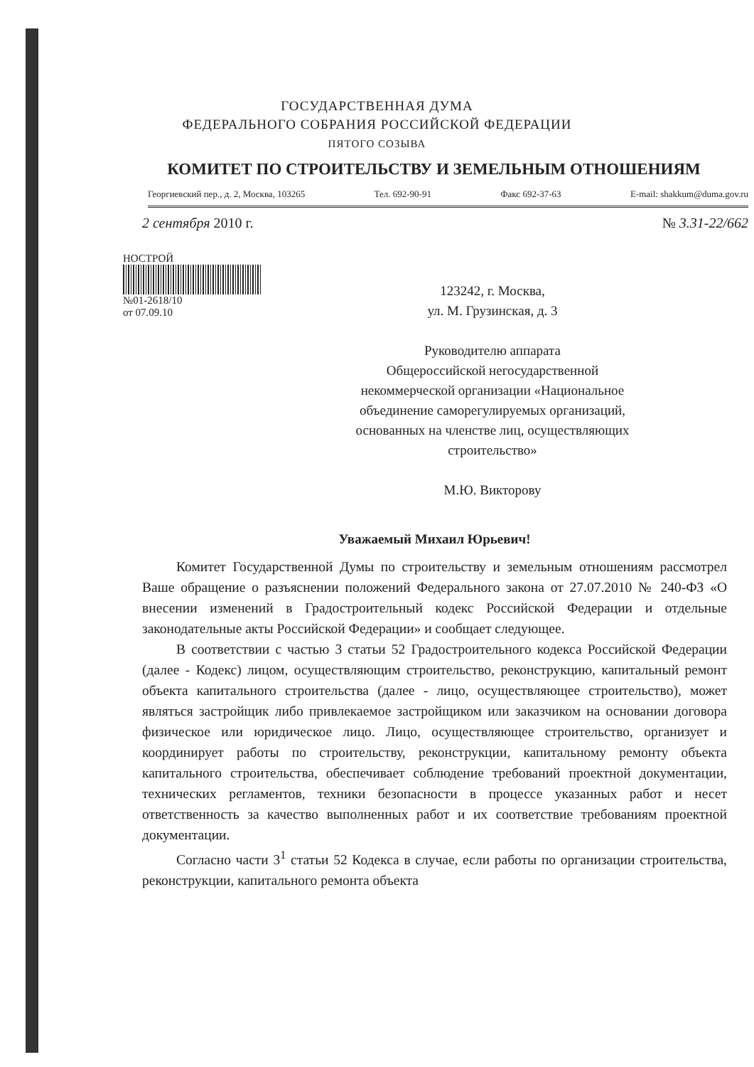ГОСУДАРСТВЕННАЯ ДУМА
ФЕДЕРАЛЬНОГО СОБРАНИЯ РОССИЙСКОЙ ФЕДЕРАЦИИ
ПЯТОГО СОЗЫВА
КОМИТЕТ ПО СТРОИТЕЛЬСТВУ И ЗЕМЕЛЬНЫМ ОТНОШЕНИЯМ
Георгиевский пер., д. 2, Москва, 103265 Тел. 692-90-91 Факс 692-37-63 E-mail: shakkum@duma.gov.ru
2 сентября 2010 г. № 3.31-22/662
НОСТРОЙ
№01-2618/10
от 07.09.10
123242, г. Москва,
ул. М. Грузинская, д. 3
Руководителю аппарата
Общероссийской негосударственной некоммерческой организации «Национальное объединение саморегулируемых организаций, основанных на членстве лиц, осуществляющих строительство»
М.Ю. Викторову
Уважаемый Михаил Юрьевич!
Комитет Государственной Думы по строительству и земельным отношениям рассмотрел Ваше обращение о разъяснении положений Федерального закона от 27.07.2010 № 240-ФЗ «О внесении изменений в Градостроительный кодекс Российской Федерации и отдельные законодательные акты Российской Федерации» и сообщает следующее.
В соответствии с частью 3 статьи 52 Градостроительного кодекса Российской Федерации (далее - Кодекс) лицом, осуществляющим строительство, реконструкцию, капитальный ремонт объекта капитального строительства (далее - лицо, осуществляющее строительство), может являться застройщик либо привлекаемое застройщиком или заказчиком на основании договора физическое или юридическое лицо. Лицо, осуществляющее строительство, организует и координирует работы по строительству, реконструкции, капитальному ремонту объекта капитального строительства, обеспечивает соблюдение требований проектной документации, технических регламентов, техники безопасности в процессе указанных работ и несет ответственность за качество выполненных работ и их соответствие требованиям проектной документации.
Согласно части 3<sup>1</sup> статьи 52 Кодекса в случае, если работы по организации строительства, реконструкции, капитального ремонта объекта